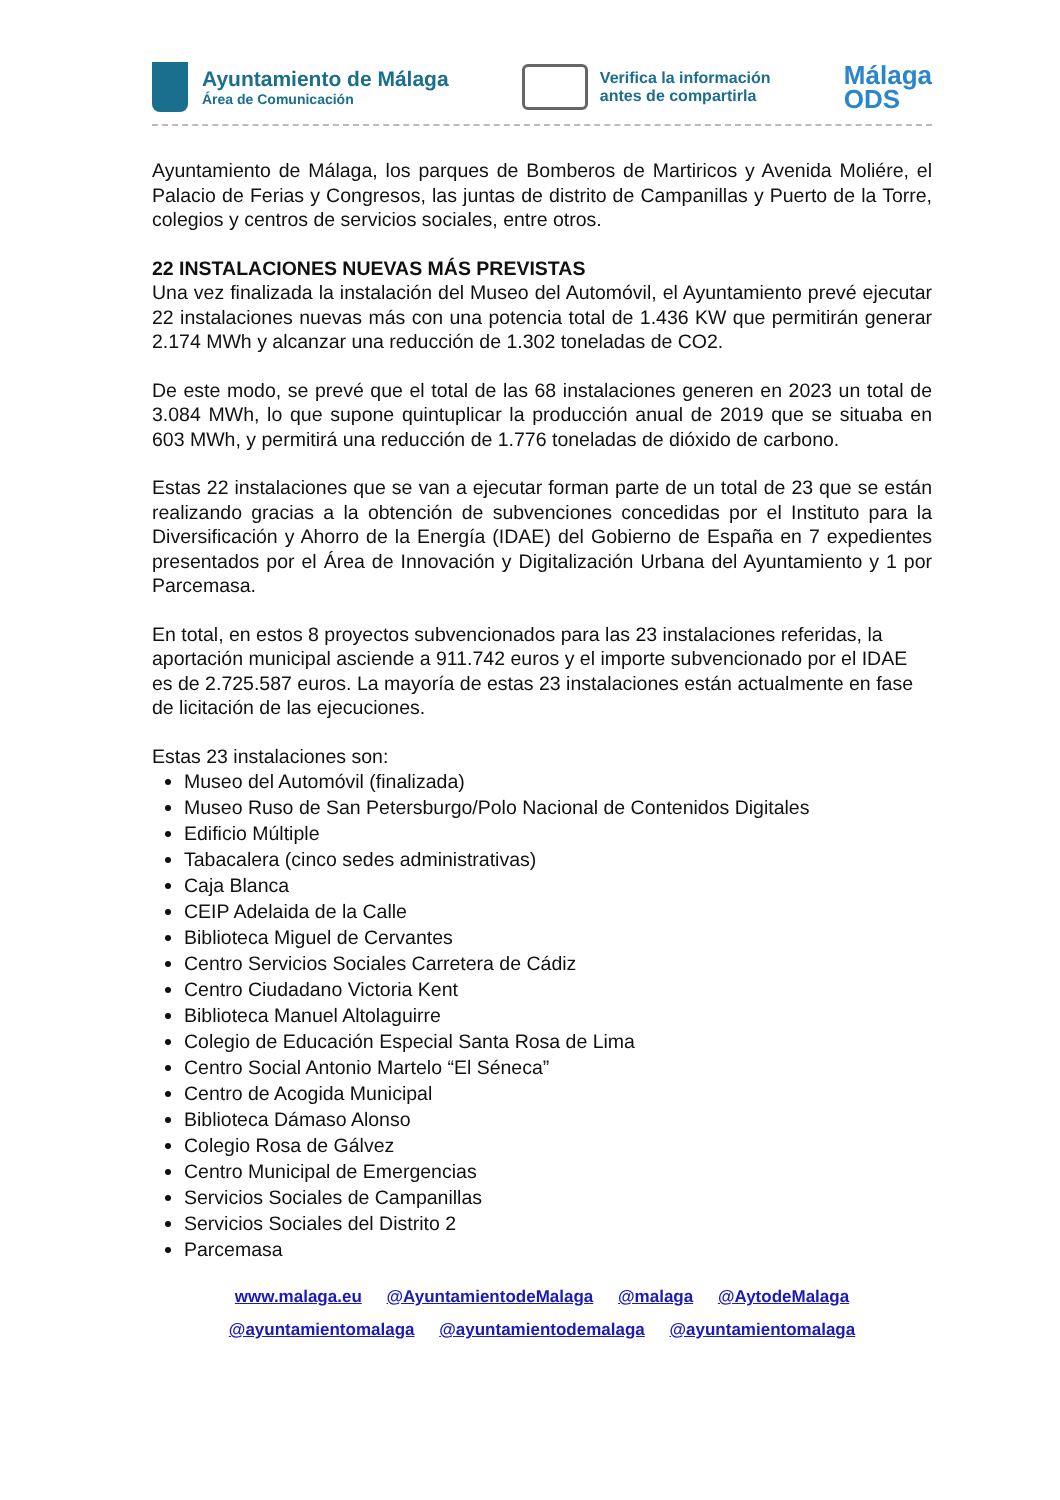Ayuntamiento de Málaga
Área de Comunicación
Verifica la información
antes de compartirla
Málaga
ODS
Ayuntamiento de Málaga, los parques de Bomberos de Martiricos y Avenida Moliére, el Palacio de Ferias y Congresos, las juntas de distrito de Campanillas y Puerto de la Torre, colegios y centros de servicios sociales, entre otros.
22 INSTALACIONES NUEVAS MÁS PREVISTAS
Una vez finalizada la instalación del Museo del Automóvil, el Ayuntamiento prevé ejecutar 22 instalaciones nuevas más con una potencia total de 1.436 KW que permitirán generar 2.174 MWh y alcanzar una reducción de 1.302 toneladas de CO2.
De este modo, se prevé que el total de las 68 instalaciones generen en 2023 un total de 3.084 MWh, lo que supone quintuplicar la producción anual de 2019 que se situaba en 603 MWh, y permitirá una reducción de 1.776 toneladas de dióxido de carbono.
Estas 22 instalaciones que se van a ejecutar forman parte de un total de 23 que se están realizando gracias a la obtención de subvenciones concedidas por el Instituto para la Diversificación y Ahorro de la Energía (IDAE) del Gobierno de España en 7 expedientes presentados por el Área de Innovación y Digitalización Urbana del Ayuntamiento y 1 por Parcemasa.
En total, en estos 8 proyectos subvencionados para las 23 instalaciones referidas, la aportación municipal asciende a 911.742 euros y el importe subvencionado por el IDAE es de 2.725.587 euros. La mayoría de estas 23 instalaciones están actualmente en fase de licitación de las ejecuciones.
Estas 23 instalaciones son:
Museo del Automóvil (finalizada)
Museo Ruso de San Petersburgo/Polo Nacional de Contenidos Digitales
Edificio Múltiple
Tabacalera (cinco sedes administrativas)
Caja Blanca
CEIP Adelaida de la Calle
Biblioteca Miguel de Cervantes
Centro Servicios Sociales Carretera de Cádiz
Centro Ciudadano Victoria Kent
Biblioteca Manuel Altolaguirre
Colegio de Educación Especial Santa Rosa de Lima
Centro Social Antonio Martelo “El Séneca”
Centro de Acogida Municipal
Biblioteca Dámaso Alonso
Colegio Rosa de Gálvez
Centro Municipal de Emergencias
Servicios Sociales de Campanillas
Servicios Sociales del Distrito 2
Parcemasa
www.malaga.eu @AyuntamientodeMalaga @malaga @AytodeMalaga
@ayuntamientomalaga @ayuntamientodemalaga @ayuntamientomalaga